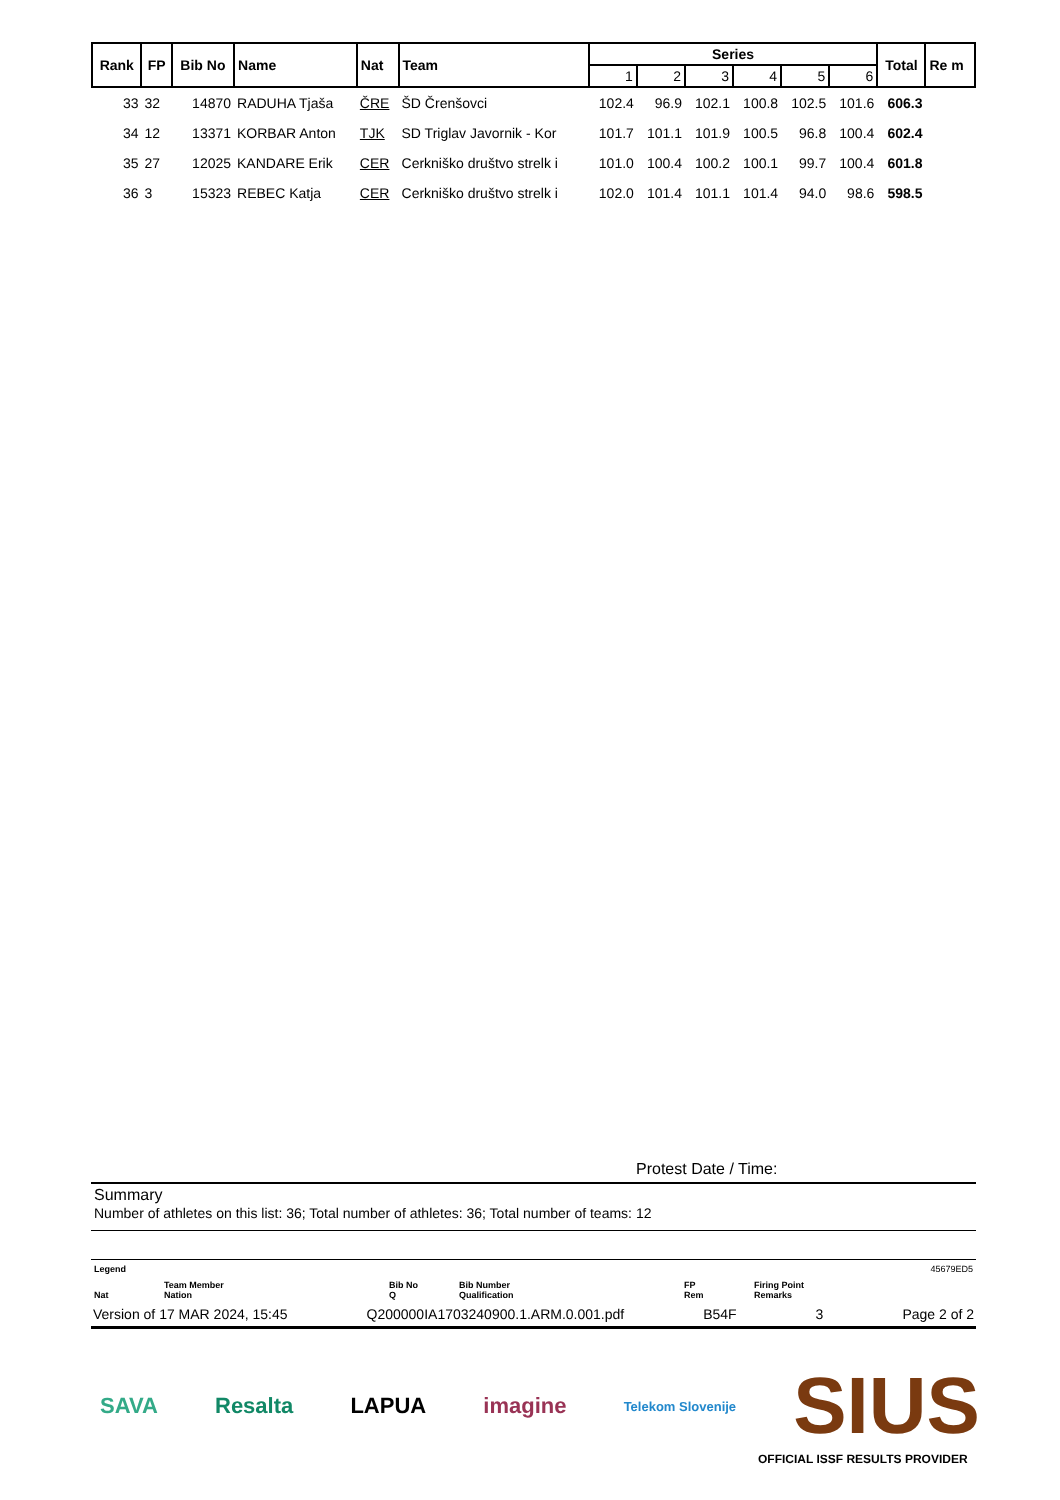| Rank | FP | Bib No | Name | Nat | Team | Series | | | | | | Total | Re m |
| --- | --- | --- | --- | --- | --- | --- | --- | --- | --- | --- | --- | --- | --- |
| | | | | | | 1 | 2 | 3 | 4 | 5 | 6 | | |
| 33 | 32 | 14870 | RADUHA Tjaša | ČRE | ŠD Črenšovci | 102.4 | 96.9 | 102.1 | 100.8 | 102.5 | 101.6 | 606.3 | |
| 34 | 12 | 13371 | KORBAR Anton | TJK | SD Triglav Javornik - Kor | 101.7 | 101.1 | 101.9 | 100.5 | 96.8 | 100.4 | 602.4 | |
| 35 | 27 | 12025 | KANDARE Erik | CER | Cerkniško društvo strelk i | 101.0 | 100.4 | 100.2 | 100.1 | 99.7 | 100.4 | 601.8 | |
| 36 | 3 | 15323 | REBEC Katja | CER | Cerkniško društvo strelk i | 102.0 | 101.4 | 101.1 | 101.4 | 94.0 | 98.6 | 598.5 | |
Protest Date / Time:
Summary
Number of athletes on this list: 36; Total number of athletes: 36; Total number of teams: 12
Legend 45679ED5
Nat Team Member
Nation Bib No
Q Bib Number
Qualification FP
Rem Firing Point
Remarks
Version of 17 MAR 2024, 15:45 Q200000IA1703240900.1.ARM.0.001.pdf B54F 3 Page 2 of 2
SAVA Resalta LAPUA imagine Telekom Slovenije SIUS
OFFICIAL ISSF RESULTS PROVIDER